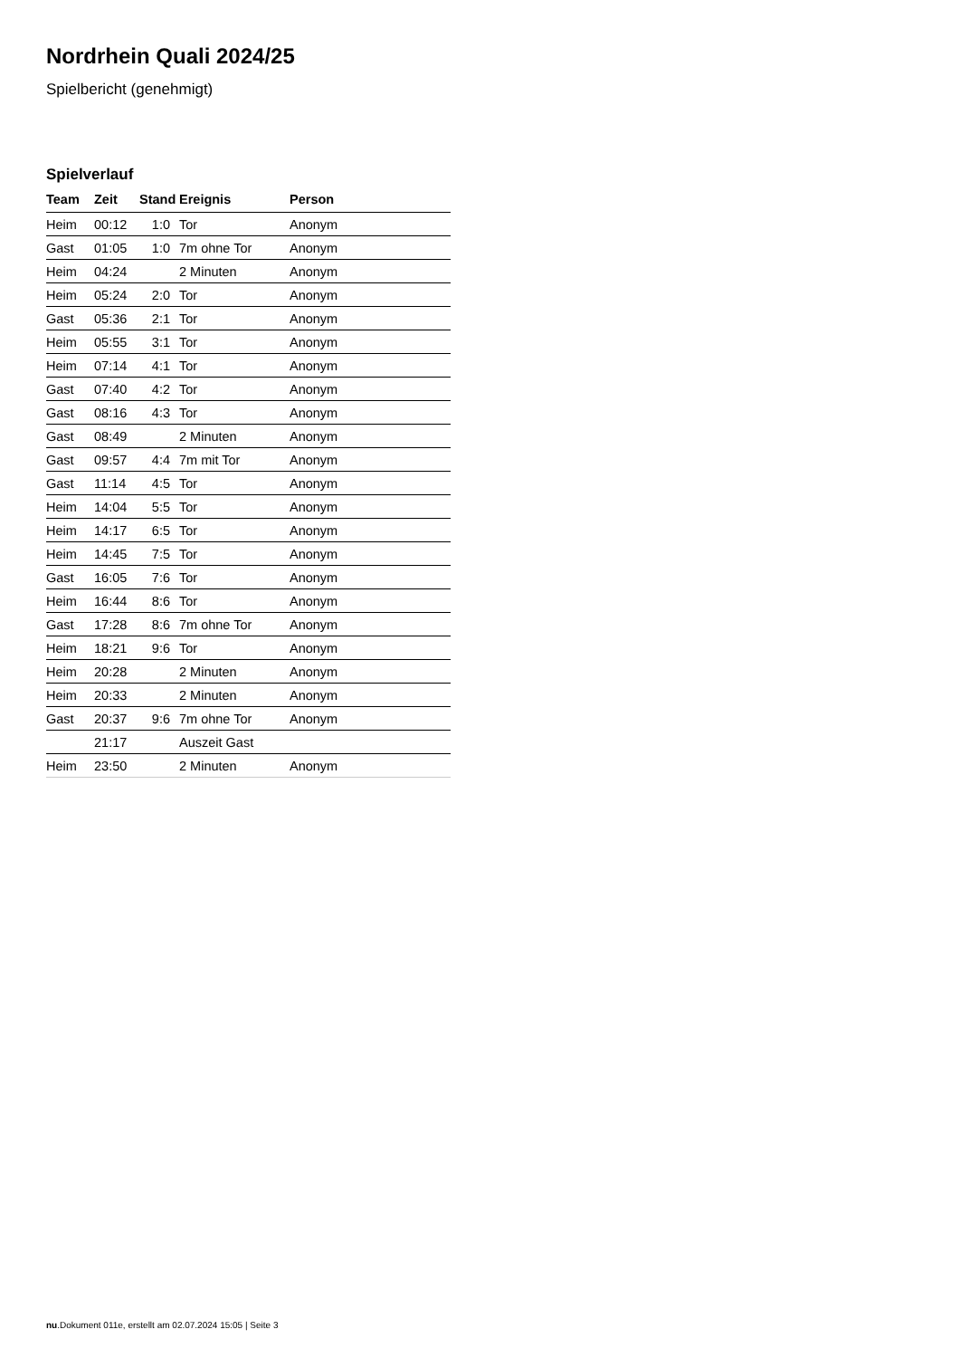Nordrhein Quali 2024/25
Spielbericht (genehmigt)
Spielverlauf
| Team | Zeit | Stand | Ereignis | Person |
| --- | --- | --- | --- | --- |
| Heim | 00:12 | 1:0 | Tor | Anonym |
| Gast | 01:05 | 1:0 | 7m ohne Tor | Anonym |
| Heim | 04:24 | | 2 Minuten | Anonym |
| Heim | 05:24 | 2:0 | Tor | Anonym |
| Gast | 05:36 | 2:1 | Tor | Anonym |
| Heim | 05:55 | 3:1 | Tor | Anonym |
| Heim | 07:14 | 4:1 | Tor | Anonym |
| Gast | 07:40 | 4:2 | Tor | Anonym |
| Gast | 08:16 | 4:3 | Tor | Anonym |
| Gast | 08:49 | | 2 Minuten | Anonym |
| Gast | 09:57 | 4:4 | 7m mit Tor | Anonym |
| Gast | 11:14 | 4:5 | Tor | Anonym |
| Heim | 14:04 | 5:5 | Tor | Anonym |
| Heim | 14:17 | 6:5 | Tor | Anonym |
| Heim | 14:45 | 7:5 | Tor | Anonym |
| Gast | 16:05 | 7:6 | Tor | Anonym |
| Heim | 16:44 | 8:6 | Tor | Anonym |
| Gast | 17:28 | 8:6 | 7m ohne Tor | Anonym |
| Heim | 18:21 | 9:6 | Tor | Anonym |
| Heim | 20:28 | | 2 Minuten | Anonym |
| Heim | 20:33 | | 2 Minuten | Anonym |
| Gast | 20:37 | 9:6 | 7m ohne Tor | Anonym |
| | 21:17 | | Auszeit Gast | |
| Heim | 23:50 | | 2 Minuten | Anonym |
nu.Dokument 011e, erstellt am 02.07.2024 15:05 | Seite 3